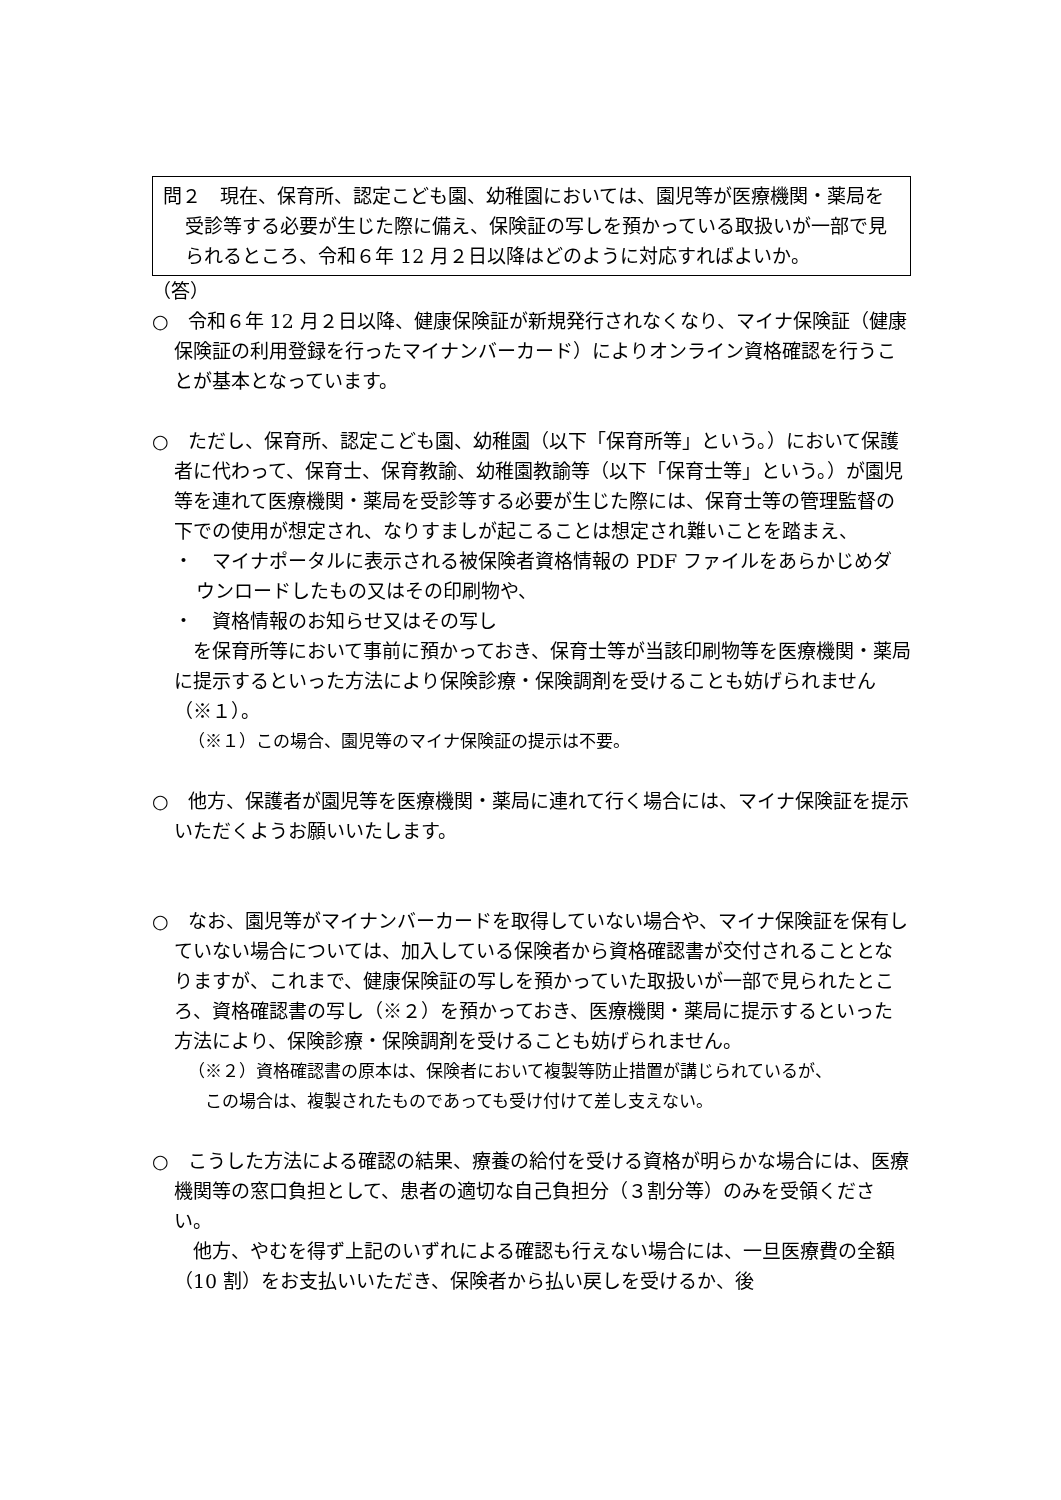問２　現在、保育所、認定こども園、幼稚園においては、園児等が医療機関・薬局を受診等する必要が生じた際に備え、保険証の写しを預かっている取扱いが一部で見られるところ、令和６年 12 月２日以降はどのように対応すればよいか。
（答）
○　令和６年 12 月２日以降、健康保険証が新規発行されなくなり、マイナ保険証（健康保険証の利用登録を行ったマイナンバーカード）によりオンライン資格確認を行うことが基本となっています。
○　ただし、保育所、認定こども園、幼稚園（以下「保育所等」という。）において保護者に代わって、保育士、保育教諭、幼稚園教諭等（以下「保育士等」という。）が園児等を連れて医療機関・薬局を受診等する必要が生じた際には、保育士等の管理監督の下での使用が想定され、なりすましが起こることは想定され難いことを踏まえ、
・　マイナポータルに表示される被保険者資格情報の PDF ファイルをあらかじめダウンロードしたもの又はその印刷物や、
・　資格情報のお知らせ又はその写し
　を保育所等において事前に預かっておき、保育士等が当該印刷物等を医療機関・薬局に提示するといった方法により保険診療・保険調剤を受けることも妨げられません（※１）。
（※１）この場合、園児等のマイナ保険証の提示は不要。
○　他方、保護者が園児等を医療機関・薬局に連れて行く場合には、マイナ保険証を提示いただくようお願いいたします。
○　なお、園児等がマイナンバーカードを取得していない場合や、マイナ保険証を保有していない場合については、加入している保険者から資格確認書が交付されることとなりますが、これまで、健康保険証の写しを預かっていた取扱いが一部で見られたところ、資格確認書の写し（※２）を預かっておき、医療機関・薬局に提示するといった方法により、保険診療・保険調剤を受けることも妨げられません。
（※２）資格確認書の原本は、保険者において複製等防止措置が講じられているが、
　この場合は、複製されたものであっても受け付けて差し支えない。
○　こうした方法による確認の結果、療養の給付を受ける資格が明らかな場合には、医療機関等の窓口負担として、患者の適切な自己負担分（３割分等）のみを受領ください。
　他方、やむを得ず上記のいずれによる確認も行えない場合には、一旦医療費の全額（10 割）をお支払いいただき、保険者から払い戻しを受けるか、後